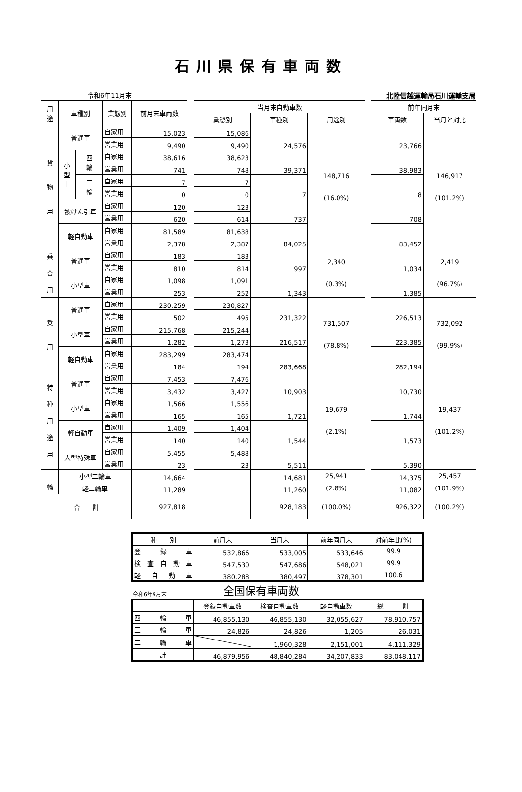石川県保有車両数
令和6年11月末 北陸信越運輸局石川運輸支局
| 用 途 | 車種別 | | 業態別 | 前月末車両数 | | 当月末自動車数 | | | | 前年同月末 | |
| | | | | | | 業態別 | 車種別 | 用途別 | | 車両数 | 当月と対比 |
| 貨 物 用 | 普通車 | | 自家用 | 15,023 | | 15,086 | 24,576 | 148,716 (16.0%) | | 23,766 | 146,917 (101.2%) |
| | | | 営業用 | 9,490 | | 9,490 | | | | | |
| | 小 型 車 | 四 輪 | 自家用 | 38,616 | | 38,623 | 39,371 | | | 38,983 | |
| | | | 営業用 | 741 | | 748 | | | | | |
| | | 三 輪 | 自家用 | 7 | | 7 | 7 | | | 8 | |
| | | | 営業用 | 0 | | 0 | | | | | |
| | 被けん引車 | | 自家用 | 120 | | 123 | 737 | | | 708 | |
| | | | 営業用 | 620 | | 614 | | | | | |
| | 軽自動車 | | 自家用 | 81,589 | | 81,638 | 84,025 | | | 83,452 | |
| | | | 営業用 | 2,378 | | 2,387 | | | | | |
| 乗 合 用 | 普通車 | | 自家用 | 183 | | 183 | 997 | 2,340 (0.3%) | | 1,034 | 2,419 (96.7%) |
| | | | 営業用 | 810 | | 814 | | | | | |
| | 小型車 | | 自家用 | 1,098 | | 1,091 | 1,343 | | | 1,385 | |
| | | | 営業用 | 253 | | 252 | | | | | |
| 乗 用 | 普通車 | | 自家用 | 230,259 | | 230,827 | 231,322 | 731,507 (78.8%) | | 226,513 | 732,092 (99.9%) |
| | | | 営業用 | 502 | | 495 | | | | | |
| | 小型車 | | 自家用 | 215,768 | | 215,244 | 216,517 | | | 223,385 | |
| | | | 営業用 | 1,282 | | 1,273 | | | | | |
| | 軽自動車 | | 自家用 | 283,299 | | 283,474 | 283,668 | | | 282,194 | |
| | | | 営業用 | 184 | | 194 | | | | | |
| 特 種 用 途 用 | 普通車 | | 自家用 | 7,453 | | 7,476 | 10,903 | 19,679 (2.1%) | | 10,730 | 19,437 (101.2%) |
| | | | 営業用 | 3,432 | | 3,427 | | | | | |
| | 小型車 | | 自家用 | 1,566 | | 1,556 | 1,721 | | | 1,744 | |
| | | | 営業用 | 165 | | 165 | | | | | |
| | 軽自動車 | | 自家用 | 1,409 | | 1,404 | 1,544 | | | 1,573 | |
| | | | 営業用 | 140 | | 140 | | | | | |
| | 大型特殊車 | | 自家用 | 5,455 | | 5,488 | 5,511 | | | 5,390 | |
| | | | 営業用 | 23 | | 23 | | | | | |
| 二 輪 | 小型二輪車 | | | 14,664 | | | 14,681 | 25,941 | | 14,375 | 25,457 |
| | 軽二輪車 | | | 11,289 | | | 11,260 | (2.8%) | | 11,082 | (101.9%) |
| 合 計 | | | | 927,818 | | | 928,183 | (100.0%) | | 926,322 | (100.2%) |
| 種 別 | 前月末 | 当月末 | 前年同月末 | 対前年比(%) |
| 登 録 車 | 532,866 | 533,005 | 533,646 | 99.9 |
| 検 査 自 動 車 | 547,530 | 547,686 | 548,021 | 99.9 |
| 軽 自 動 車 | 380,288 | 380,497 | 378,301 | 100.6 |
令和6年9月末 全国保有車両数
| | 登録自動車数 | 検査自動車数 | 軽自動車数 | 総 計 |
| 四 輪 車 | 46,855,130 | 46,855,130 | 32,055,627 | 78,910,757 |
| 三 輪 車 | 24,826 | 24,826 | 1,205 | 26,031 |
| 二 輪 車 | | 1,960,328 | 2,151,001 | 4,111,329 |
| 計 | 46,879,956 | 48,840,284 | 34,207,833 | 83,048,117 |